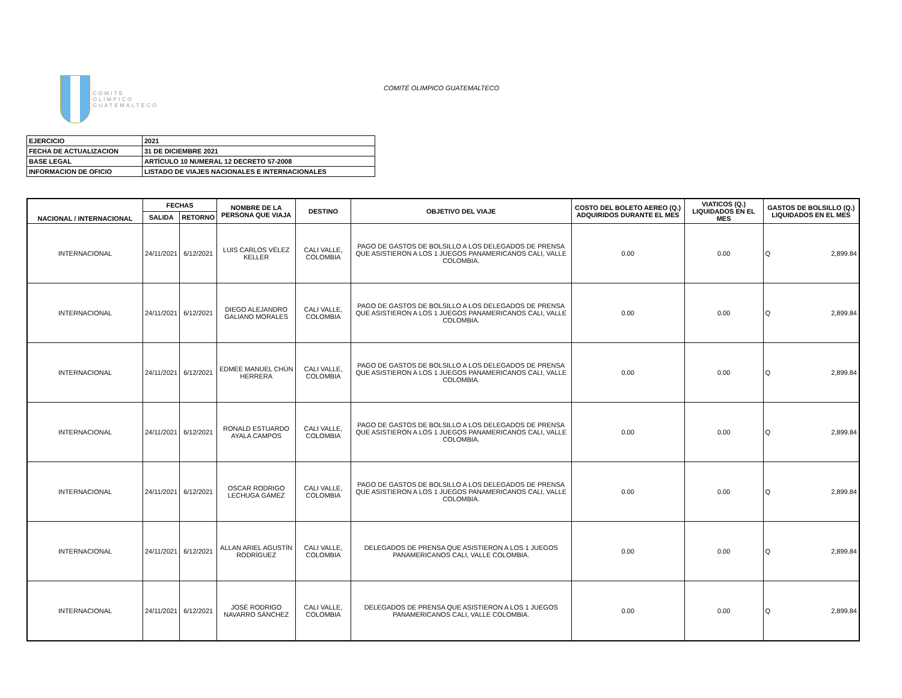COMITE
OLIMPICO
GUATEMALTECO
COMITÉ OLIMPICO GUATEMALTECO
| EJERCICIO | 2021 |
| FECHA DE ACTUALIZACION | 31 DE DICIEMBRE 2021 |
| BASE LEGAL | ARTÍCULO 10 NUMERAL 12 DECRETO 57-2008 |
| INFORMACION DE OFICIO | LISTADO DE VIAJES NACIONALES E INTERNACIONALES |
| NACIONAL / INTERNACIONAL | FECHAS | | NOMBRE DE LA PERSONA QUE VIAJA | DESTINO | OBJETIVO DEL VIAJE | COSTO DEL BOLETO AEREO (Q.) ADQUIRIDOS DURANTE EL MES | VIATICOS (Q.) LIQUIDADOS EN EL MES | GASTOS DE BOLSILLO (Q.) LIQUIDADOS EN EL MES |
| --- | --- | --- | --- | --- | --- | --- | --- | --- |
| | SALIDA | RETORNO | | | | | | |
| INTERNACIONAL | 24/11/2021 | 6/12/2021 | LUIS CARLOS VÉLEZ KELLER | CALI VALLE, COLOMBIA | PAGO DE GASTOS DE BOLSILLO A LOS DELEGADOS DE PRENSA QUE ASISTIERON A LOS 1 JUEGOS PANAMERICANOS CALI, VALLE COLOMBIA. | 0.00 | 0.00 | Q 2,899.84 |
| INTERNACIONAL | 24/11/2021 | 6/12/2021 | DIEGO ALEJANDRO GALIANO MORALES | CALI VALLE, COLOMBIA | PAGO DE GASTOS DE BOLSILLO A LOS DELEGADOS DE PRENSA QUE ASISTIERON A LOS 1 JUEGOS PANAMERICANOS CALI, VALLE COLOMBIA. | 0.00 | 0.00 | Q 2,899.84 |
| INTERNACIONAL | 24/11/2021 | 6/12/2021 | EDMEE MANUEL CHÚN HERRERA | CALI VALLE, COLOMBIA | PAGO DE GASTOS DE BOLSILLO A LOS DELEGADOS DE PRENSA QUE ASISTIERON A LOS 1 JUEGOS PANAMERICANOS CALI, VALLE COLOMBIA. | 0.00 | 0.00 | Q 2,899.84 |
| INTERNACIONAL | 24/11/2021 | 6/12/2021 | RONALD ESTUARDO AYALA CAMPOS | CALI VALLE, COLOMBIA | PAGO DE GASTOS DE BOLSILLO A LOS DELEGADOS DE PRENSA QUE ASISTIERON A LOS 1 JUEGOS PANAMERICANOS CALI, VALLE COLOMBIA. | 0.00 | 0.00 | Q 2,899.84 |
| INTERNACIONAL | 24/11/2021 | 6/12/2021 | OSCAR RODRIGO LECHUGA GÁMEZ | CALI VALLE, COLOMBIA | PAGO DE GASTOS DE BOLSILLO A LOS DELEGADOS DE PRENSA QUE ASISTIERON A LOS 1 JUEGOS PANAMERICANOS CALI, VALLE COLOMBIA. | 0.00 | 0.00 | Q 2,899.84 |
| INTERNACIONAL | 24/11/2021 | 6/12/2021 | ALLAN ARIEL AGUSTÍN RODRÍGUEZ | CALI VALLE, COLOMBIA | DELEGADOS DE PRENSA QUE ASISTIERON A LOS 1 JUEGOS PANAMERICANOS CALI, VALLE COLOMBIA. | 0.00 | 0.00 | Q 2,899.84 |
| INTERNACIONAL | 24/11/2021 | 6/12/2021 | JOSÉ RODRIGO NAVARRO SÁNCHEZ | CALI VALLE, COLOMBIA | DELEGADOS DE PRENSA QUE ASISTIERON A LOS 1 JUEGOS PANAMERICANOS CALI, VALLE COLOMBIA. | 0.00 | 0.00 | Q 2,899.84 |